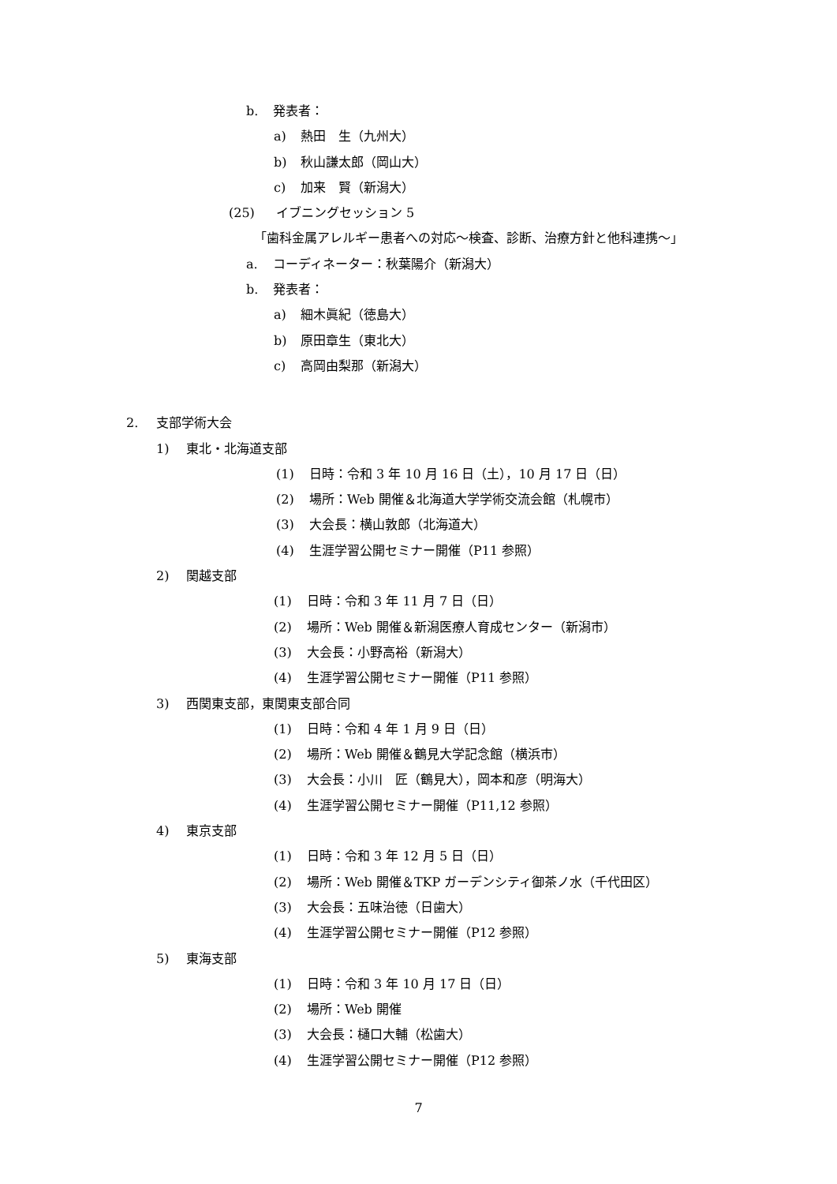b. 発表者：
a) 熱田　生（九州大）
b) 秋山謙太郎（岡山大）
c) 加来　賢（新潟大）
(25) イブニングセッション 5
「歯科金属アレルギー患者への対応〜検査、診断、治療方針と他科連携〜」
a. コーディネーター：秋葉陽介（新潟大）
b. 発表者：
a) 細木眞紀（徳島大）
b) 原田章生（東北大）
c) 高岡由梨那（新潟大）
2. 支部学術大会
1) 東北・北海道支部
(1) 日時：令和 3 年 10 月 16 日（土），10 月 17 日（日）
(2) 場所：Web 開催＆北海道大学学術交流会館（札幌市）
(3) 大会長：横山敦郎（北海道大）
(4) 生涯学習公開セミナー開催（P11 参照）
2) 関越支部
(1) 日時：令和 3 年 11 月 7 日（日）
(2) 場所：Web 開催＆新潟医療人育成センター（新潟市）
(3) 大会長：小野高裕（新潟大）
(4) 生涯学習公開セミナー開催（P11 参照）
3) 西関東支部，東関東支部合同
(1) 日時：令和 4 年 1 月 9 日（日）
(2) 場所：Web 開催＆鶴見大学記念館（横浜市）
(3) 大会長：小川　匠（鶴見大），岡本和彦（明海大）
(4) 生涯学習公開セミナー開催（P11,12 参照）
4) 東京支部
(1) 日時：令和 3 年 12 月 5 日（日）
(2) 場所：Web 開催＆TKP ガーデンシティ御茶ノ水（千代田区）
(3) 大会長：五味治徳（日歯大）
(4) 生涯学習公開セミナー開催（P12 参照）
5) 東海支部
(1) 日時：令和 3 年 10 月 17 日（日）
(2) 場所：Web 開催
(3) 大会長：樋口大輔（松歯大）
(4) 生涯学習公開セミナー開催（P12 参照）
7